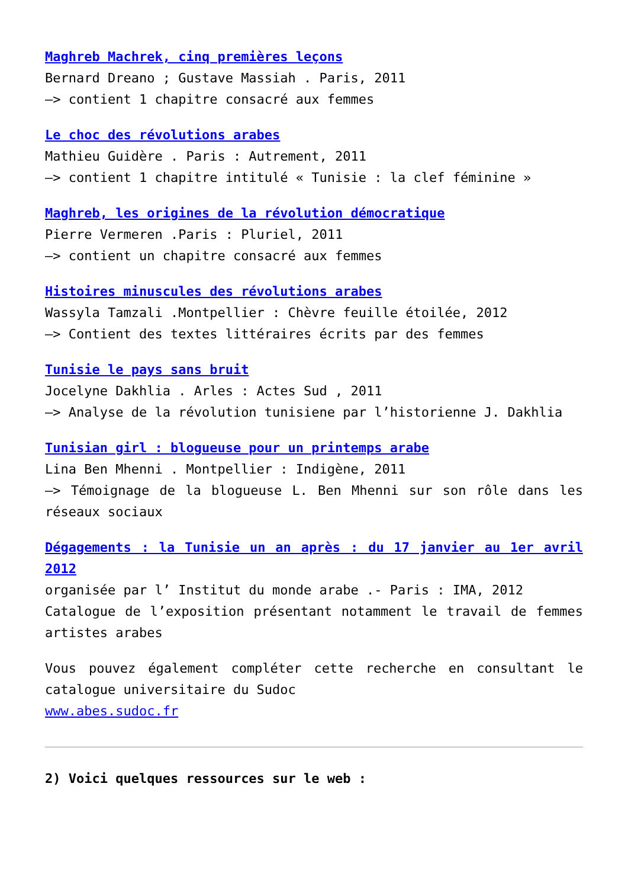Maghreb Machrek, cinq premières leçons
Bernard Dreano ; Gustave Massiah . Paris, 2011
–> contient 1 chapitre consacré aux femmes
Le choc des révolutions arabes
Mathieu Guidère . Paris : Autrement, 2011
–> contient 1 chapitre intitulé « Tunisie : la clef féminine »
Maghreb, les origines de la révolution démocratique
Pierre Vermeren .Paris : Pluriel, 2011
–> contient un chapitre consacré aux femmes
Histoires minuscules des révolutions arabes
Wassyla Tamzali .Montpellier : Chèvre feuille étoilée, 2012
–> Contient des textes littéraires écrits par des femmes
Tunisie le pays sans bruit
Jocelyne Dakhlia . Arles : Actes Sud , 2011
–> Analyse de la révolution tunisiene par l’historienne J. Dakhlia
Tunisian girl : blogueuse pour un printemps arabe
Lina Ben Mhenni . Montpellier : Indigène, 2011
–> Témoignage de la blogueuse L. Ben Mhenni sur son rôle dans les réseaux sociaux
Dégagements : la Tunisie un an après : du 17 janvier au 1er avril 2012
organisée par l’ Institut du monde arabe .- Paris : IMA, 2012
Catalogue de l’exposition présentant notamment le travail de femmes artistes arabes
Vous pouvez également compléter cette recherche en consultant le catalogue universitaire du Sudoc
www.abes.sudoc.fr
2) Voici quelques ressources sur le web :